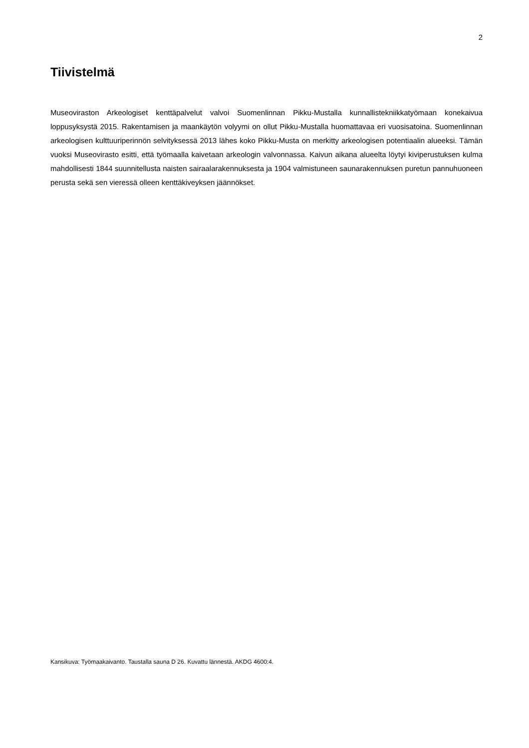2
Tiivistelmä
Museoviraston Arkeologiset kenttäpalvelut valvoi Suomenlinnan Pikku-Mustalla kunnallistekniikkatyömaan konekaivua loppusyksystä 2015. Rakentamisen ja maankäytön volyymi on ollut Pikku-Mustalla huomattavaa eri vuosisatoina. Suomenlinnan arkeologisen kulttuuriperinnön selvityksessä 2013 lähes koko Pikku-Musta on merkitty arkeologisen potentiaalin alueeksi. Tämän vuoksi Museovirasto esitti, että työmaalla kaivetaan arkeologin valvonnassa. Kaivun aikana alueelta löytyi kiviperustuksen kulma mahdollisesti 1844 suunnitel­lusta naisten sairaalarakennuksesta ja 1904 valmistuneen saunarakennuksen puretun pannuhuoneen pe­rusta sekä sen vieressä olleen kenttäkiveyksen jäännökset.
Kansikuva: Työmaakaivanto. Taustalla sauna D 26. Kuvattu lännestä. AKDG 4600:4.